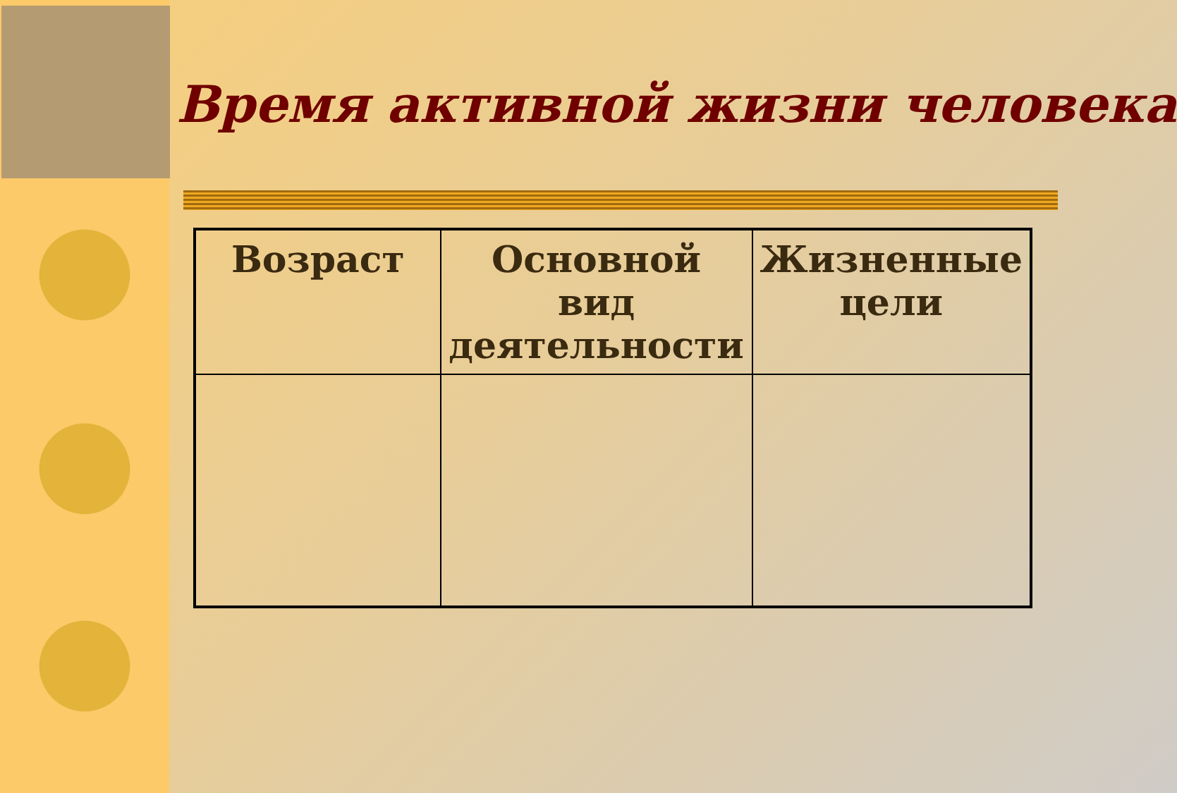Время активной жизни человека
| Возраст | Основной вид деятельности | Жизненные цели |
| --- | --- | --- |